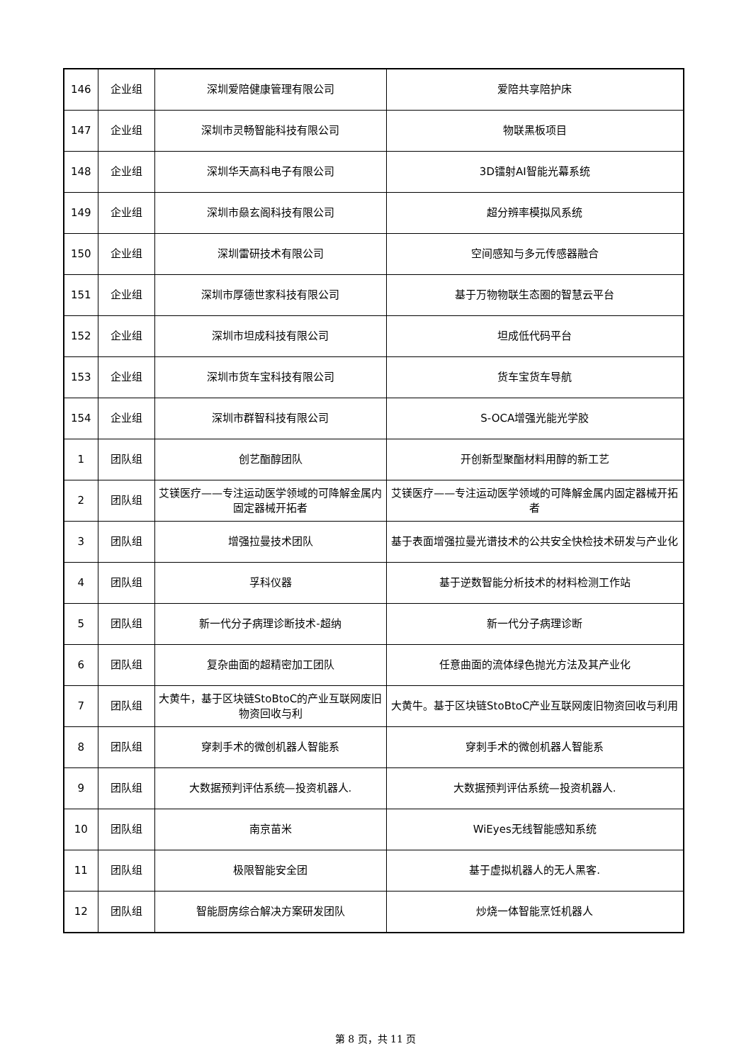| 146 | 企业组 | 深圳爱陪健康管理有限公司 | 爱陪共享陪护床 |
| 147 | 企业组 | 深圳市灵畅智能科技有限公司 | 物联黑板项目 |
| 148 | 企业组 | 深圳华天高科电子有限公司 | 3D镭射AI智能光幕系统 |
| 149 | 企业组 | 深圳市赑玄阁科技有限公司 | 超分辨率模拟风系统 |
| 150 | 企业组 | 深圳雷研技术有限公司 | 空间感知与多元传感器融合 |
| 151 | 企业组 | 深圳市厚德世家科技有限公司 | 基于万物物联生态圈的智慧云平台 |
| 152 | 企业组 | 深圳市坦成科技有限公司 | 坦成低代码平台 |
| 153 | 企业组 | 深圳市货车宝科技有限公司 | 货车宝货车导航 |
| 154 | 企业组 | 深圳市群智科技有限公司 | S-OCA增强光能光学胶 |
| 1 | 团队组 | 创艺酯醇团队 | 开创新型聚酯材料用醇的新工艺 |
| 2 | 团队组 | 艾镁医疗——专注运动医学领域的可降解金属内固定器械开拓者 | 艾镁医疗——专注运动医学领域的可降解金属内固定器械开拓者 |
| 3 | 团队组 | 增强拉曼技术团队 | 基于表面增强拉曼光谱技术的公共安全快检技术研发与产业化 |
| 4 | 团队组 | 孚科仪器 | 基于逆数智能分析技术的材料检测工作站 |
| 5 | 团队组 | 新一代分子病理诊断技术-超纳 | 新一代分子病理诊断 |
| 6 | 团队组 | 复杂曲面的超精密加工团队 | 任意曲面的流体绿色抛光方法及其产业化 |
| 7 | 团队组 | 大黄牛，基于区块链StoBtoC的产业互联网废旧物资回收与利 | 大黄牛。基于区块链StoBtoC产业互联网废旧物资回收与利用 |
| 8 | 团队组 | 穿刺手术的微创机器人智能系 | 穿刺手术的微创机器人智能系 |
| 9 | 团队组 | 大数据预判评估系统—投资机器人. | 大数据预判评估系统—投资机器人. |
| 10 | 团队组 | 南京苗米 | WiEyes无线智能感知系统 |
| 11 | 团队组 | 极限智能安全团 | 基于虚拟机器人的无人黑客. |
| 12 | 团队组 | 智能厨房综合解决方案研发团队 | 炒烧一体智能烹饪机器人 |
第 8 页，共 11 页